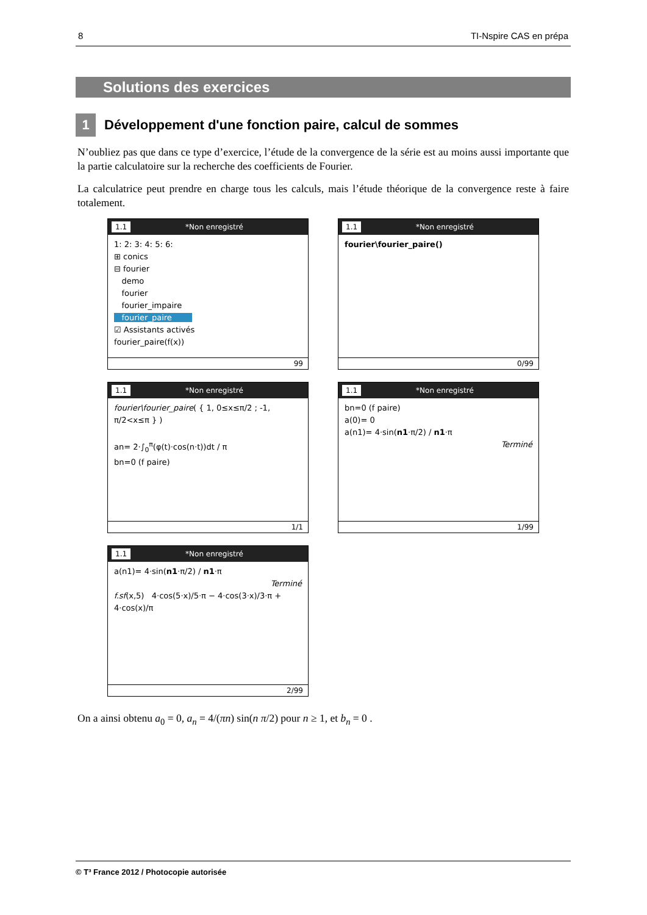8 TI-Nspire CAS en prépa
Solutions des exercices
1
Développement d'une fonction paire, calcul de sommes
N’oubliez pas que dans ce type d’exercice, l’étude de la convergence de la série est au moins aussi importante que la partie calculatoire sur la recherche des coefficients de Fourier.
La calculatrice peut prendre en charge tous les calculs, mais l’étude théorique de la convergence reste à faire totalement.
1.1 *Non enregistré
1: 2: 3: 4: 5: 6:
⊞ conics
⊟ fourier
demo
fourier
fourier_impaire
fourier_paire
☑ Assistants activés
fourier_paire(f(x))
99
1.1 *Non enregistré
fourier\fourier_paire()
0/99
1.1 *Non enregistré
fourier\fourier_paire( { 1, 0≤x≤π/2 ; -1, π/2<x≤π } )
an= 2·∫<sub>0</sub><sup>π</sup>(φ(t)·cos(n·t))dt / π
bn=0 (f paire)
1/1
1.1 *Non enregistré
bn=0 (f paire)
a(0)= 0
a(n1)= 4·sin(n1·π/2) / n1·π
Terminé
1/99
1.1 *Non enregistré
a(n1)= 4·sin(n1·π/2) / n1·π
Terminé
f.sf(x,5) 4·cos(5·x)/5·π − 4·cos(3·x)/3·π + 4·cos(x)/π
2/99
On a ainsi obtenu a<sub>0</sub> = 0, a<sub>n</sub> = 4/(πn) sin(n π/2) pour n ≥ 1, et b<sub>n</sub> = 0 .
© T³ France 2012 / Photocopie autorisée